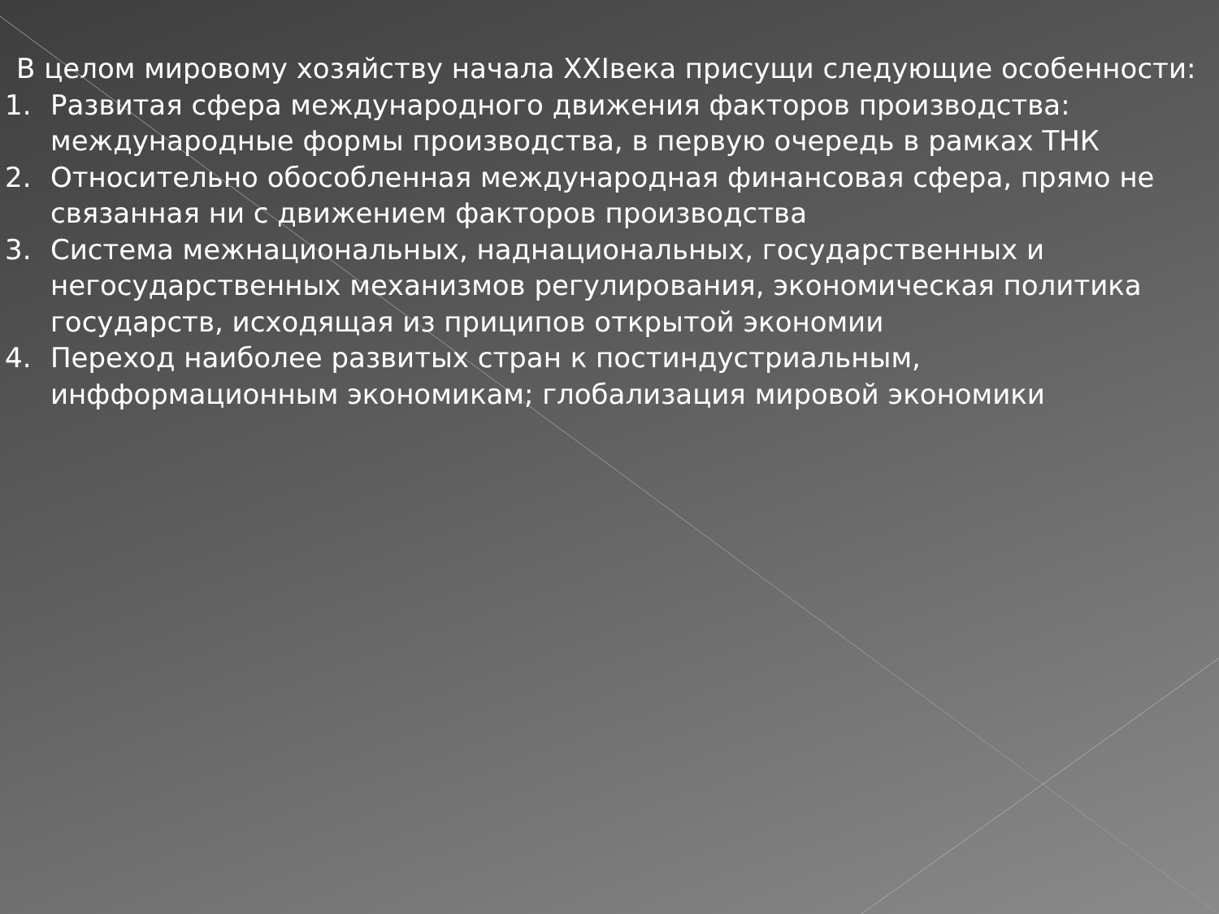В целом мировому хозяйству начала XXIвека присущи следующие особенности:
1. Развитая сфера международного движения факторов производства: международные формы производства, в первую очередь в рамках ТНК
2. Относительно обособленная международная финансовая сфера, прямо не связанная ни с движением факторов производства
3. Система межнациональных, наднациональных, государственных и негосударственных механизмов регулирования, экономическая политика государств, исходящая из приципов открытой экономии
4. Переход наиболее развитых стран к постиндустриальным, инфформационным экономикам; глобализация мировой экономики